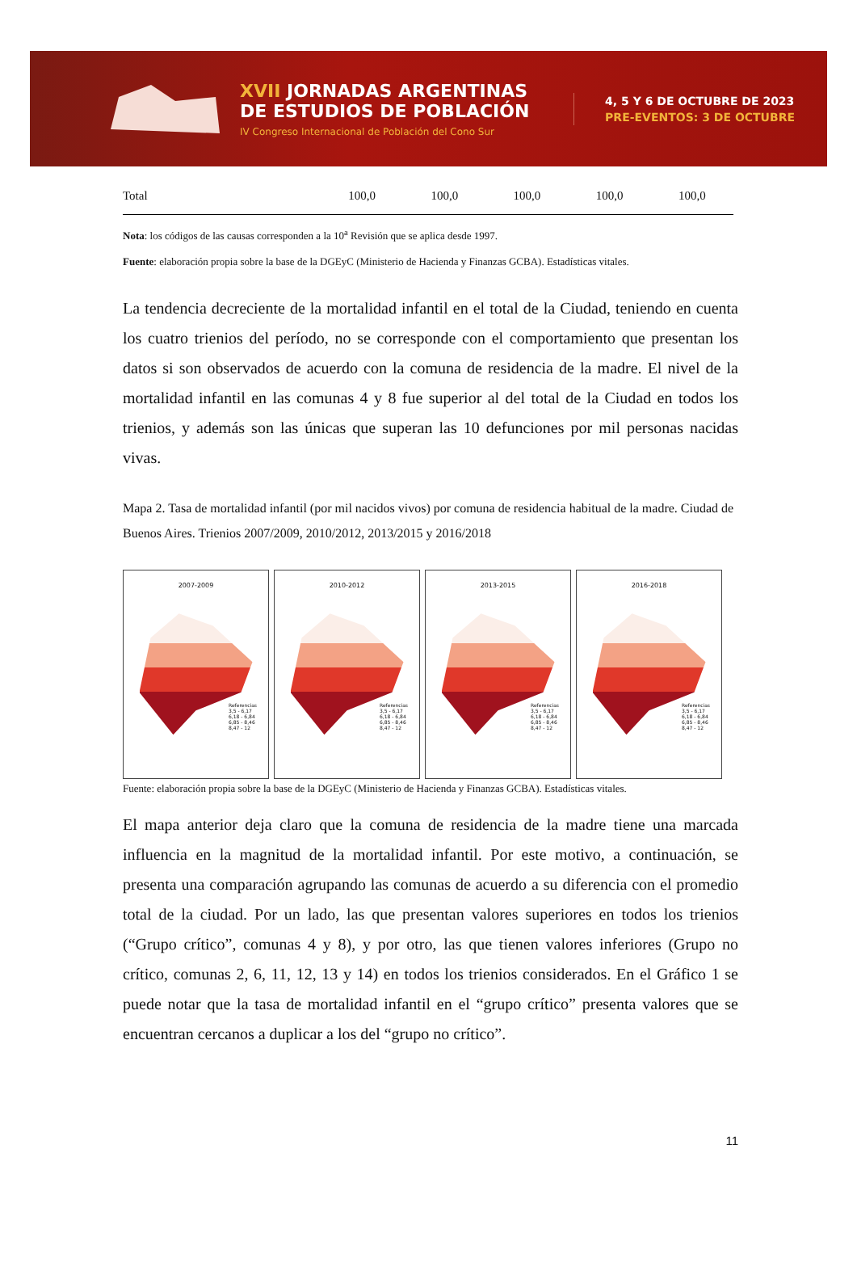XVII JORNADAS ARGENTINAS
DE ESTUDIOS DE POBLACIÓN
IV Congreso Internacional de Población del Cono Sur
4, 5 Y 6 DE OCTUBRE DE 2023
PRE-EVENTOS: 3 DE OCTUBRE
| Total | 100,0 | 100,0 | 100,0 | 100,0 | 100,0 |
Nota: los códigos de las causas corresponden a la 10<sup>a</sup> Revisión que se aplica desde 1997.
Fuente: elaboración propia sobre la base de la DGEyC (Ministerio de Hacienda y Finanzas GCBA). Estadísticas vitales.
La tendencia decreciente de la mortalidad infantil en el total de la Ciudad, teniendo en cuenta los cuatro trienios del período, no se corresponde con el comportamiento que presentan los datos si son observados de acuerdo con la comuna de residencia de la madre. El nivel de la mortalidad infantil en las comunas 4 y 8 fue superior al del total de la Ciudad en todos los trienios, y además son las únicas que superan las 10 defunciones por mil personas nacidas vivas.
Mapa 2. Tasa de mortalidad infantil (por mil nacidos vivos) por comuna de residencia habitual de la madre. Ciudad de Buenos Aires. Trienios 2007/2009, 2010/2012, 2013/2015 y 2016/2018
2007-2009
Referencias
3,5 - 6,17
6,18 - 6,84
6,85 - 8,46
8,47 - 12
2010-2012
Referencias
3,5 - 6,17
6,18 - 6,84
6,85 - 8,46
8,47 - 12
2013-2015
Referencias
3,5 - 6,17
6,18 - 6,84
6,85 - 8,46
8,47 - 12
2016-2018
Referencias
3,5 - 6,17
6,18 - 6,84
6,85 - 8,46
8,47 - 12
Fuente: elaboración propia sobre la base de la DGEyC (Ministerio de Hacienda y Finanzas GCBA). Estadísticas vitales.
El mapa anterior deja claro que la comuna de residencia de la madre tiene una marcada influencia en la magnitud de la mortalidad infantil. Por este motivo, a continuación, se presenta una comparación agrupando las comunas de acuerdo a su diferencia con el promedio total de la ciudad. Por un lado, las que presentan valores superiores en todos los trienios (“Grupo crítico”, comunas 4 y 8), y por otro, las que tienen valores inferiores (Grupo no crítico, comunas 2, 6, 11, 12, 13 y 14) en todos los trienios considerados. En el Gráfico 1 se puede notar que la tasa de mortalidad infantil en el “grupo crítico” presenta valores que se encuentran cercanos a duplicar a los del “grupo no crítico”.
11